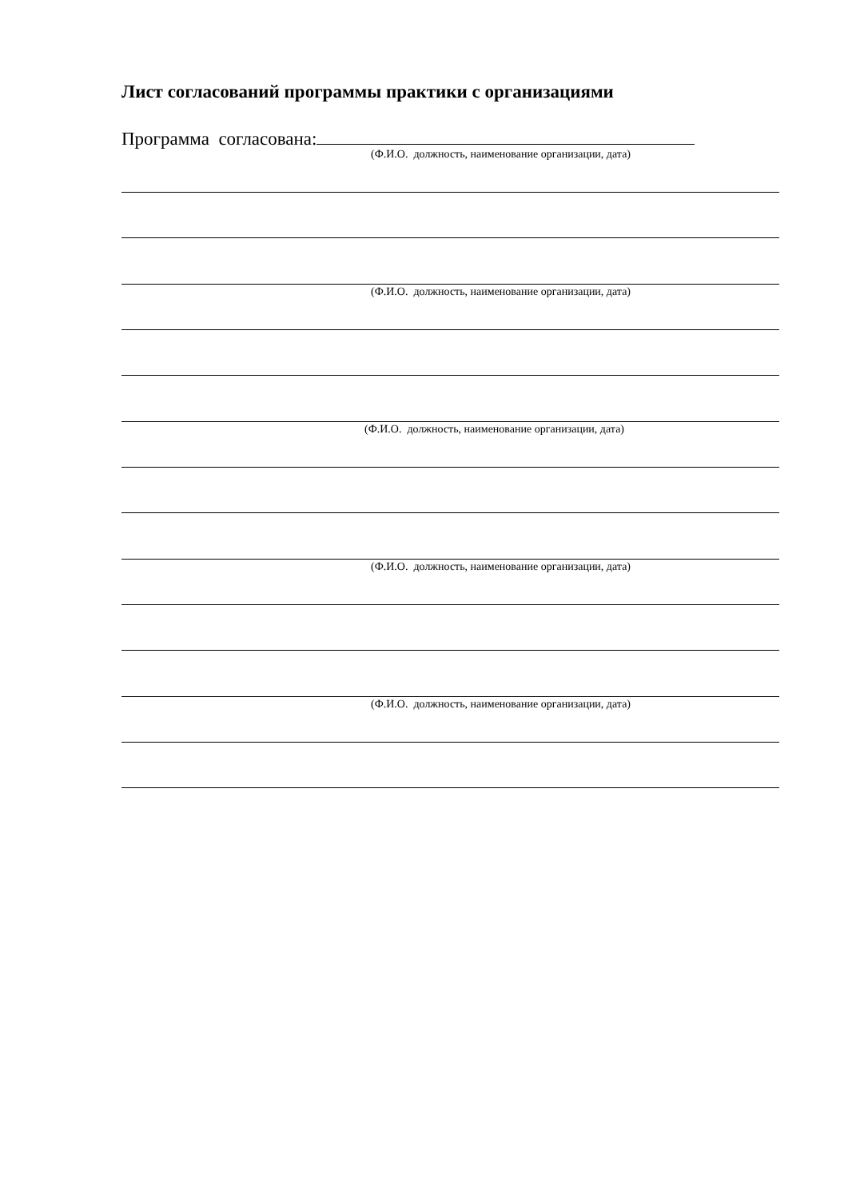Лист согласований программы практики с организациями
Программа согласована:
(Ф.И.О. должность, наименование организации, дата)
(Ф.И.О. должность, наименование организации, дата)
(Ф.И.О. должность, наименование организации, дата)
(Ф.И.О. должность, наименование организации, дата)
(Ф.И.О. должность, наименование организации, дата)